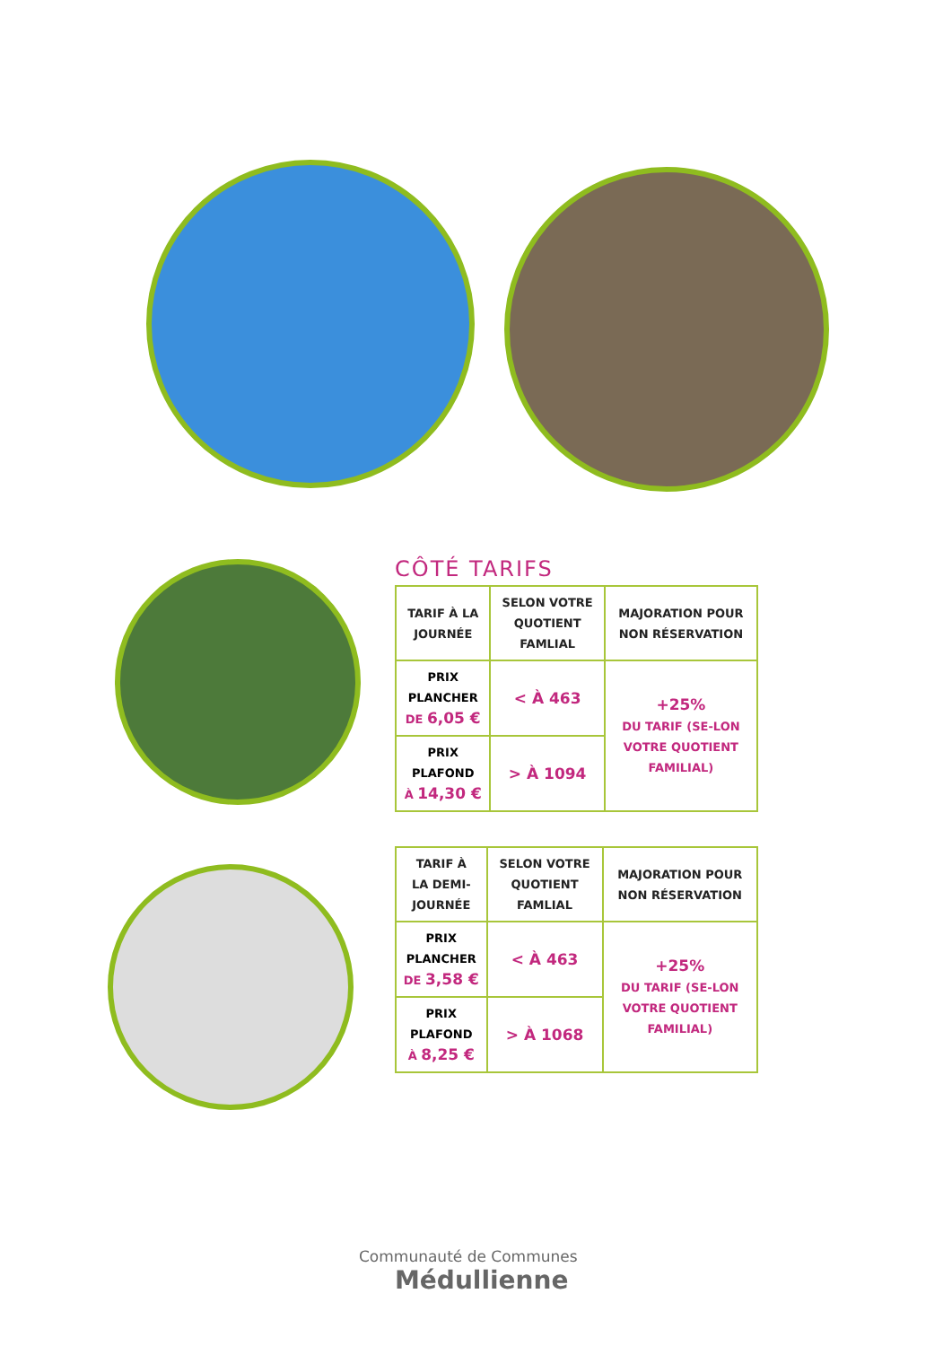CÔTÉ TARIFS
| TARIF À LA JOURNÉE | SELON VOTRE QUOTIENT FAMLIAL | MAJORATION POUR NON RÉSERVATION |
| --- | --- | --- |
| PRIX PLANCHER DE 6,05 € | < À 463 | +25% DU TARIF (SE-LON VOTRE QUOTIENT FAMILIAL) |
| PRIX PLAFOND À 14,30 € | > À 1094 | |
| TARIF À LA DEMI-JOURNÉE | SELON VOTRE QUOTIENT FAMLIAL | MAJORATION POUR NON RÉSERVATION |
| --- | --- | --- |
| PRIX PLANCHER DE 3,58 € | < À 463 | +25% DU TARIF (SE-LON VOTRE QUOTIENT FAMILIAL) |
| PRIX PLAFOND À 8,25 € | > À 1068 | |
Communauté de Communes
Médullienne